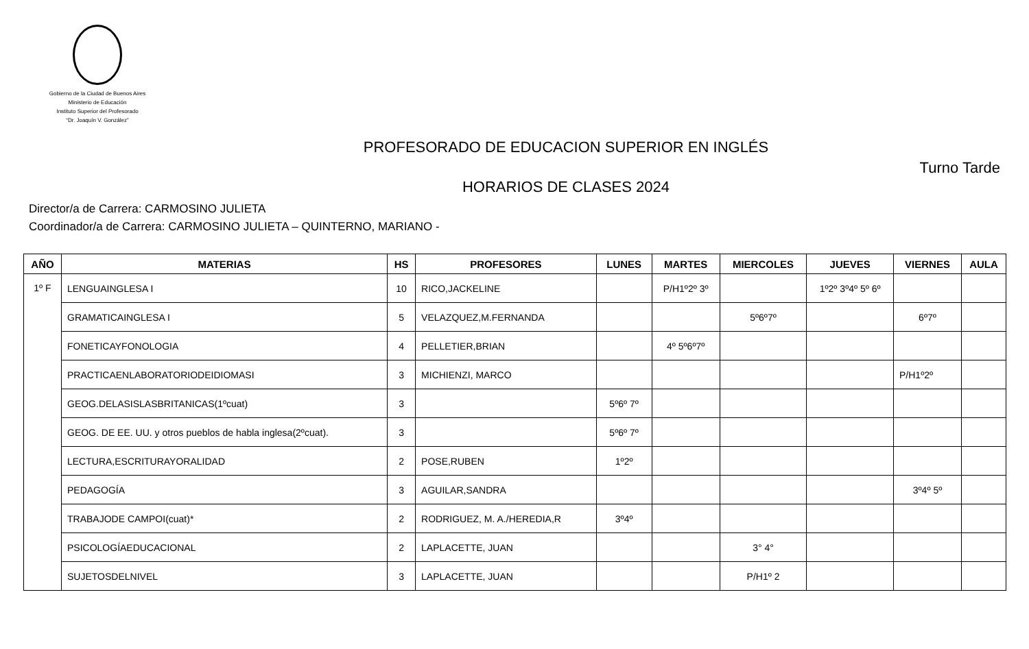Gobierno de la Ciudad de Buenos Aires
Ministerio de Educación
Instituto Superior del Profesorado
“Dr. Joaquín V. González”
PROFESORADO DE EDUCACION SUPERIOR EN INGLÉS
Turno Tarde
HORARIOS DE CLASES 2024
Director/a de Carrera: CARMOSINO JULIETA
Coordinador/a de Carrera: CARMOSINO JULIETA – QUINTERNO, MARIANO -
| AÑO | MATERIAS | HS | PROFESORES | LUNES | MARTES | MIERCOLES | JUEVES | VIERNES | AULA |
| --- | --- | --- | --- | --- | --- | --- | --- | --- | --- |
| 1º F | LENGUAINGLESA I | 10 | RICO,JACKELINE | | P/H1º2º 3º | | 1º2º 3º4º 5º 6º | | |
| | GRAMATICAINGLESA I | 5 | VELAZQUEZ,M.FERNANDA | | | 5º6º7º | | 6º7º | |
| | FONETICAYFONOLOGIA | 4 | PELLETIER,BRIAN | | 4º 5º6º7º | | | | |
| | PRACTICAENLABORATORIODEIDIOMASI | 3 | MICHIENZI, MARCO | | | | | P/H1º2º | |
| | GEOG.DELASISLASBRITANICAS(1ºcuat) | 3 | | 5º6º 7º | | | | | |
| | GEOG. DE EE. UU. y otros pueblos de habla inglesa(2ºcuat). | 3 | | 5º6º 7º | | | | | |
| | LECTURA,ESCRITURAYORALIDAD | 2 | POSE,RUBEN | 1º2º | | | | | |
| | PEDAGOGÍA | 3 | AGUILAR,SANDRA | | | | | 3º4º 5º | |
| | TRABAJODE CAMPOI(cuat)* | 2 | RODRIGUEZ, M. A./HEREDIA,R | 3º4º | | | | | |
| | PSICOLOGÍAEDUCACIONAL | 2 | LAPLACETTE, JUAN | | | 3° 4° | | | |
| | SUJETOSDELNIVEL | 3 | LAPLACETTE, JUAN | | | P/H1º 2 | | | |